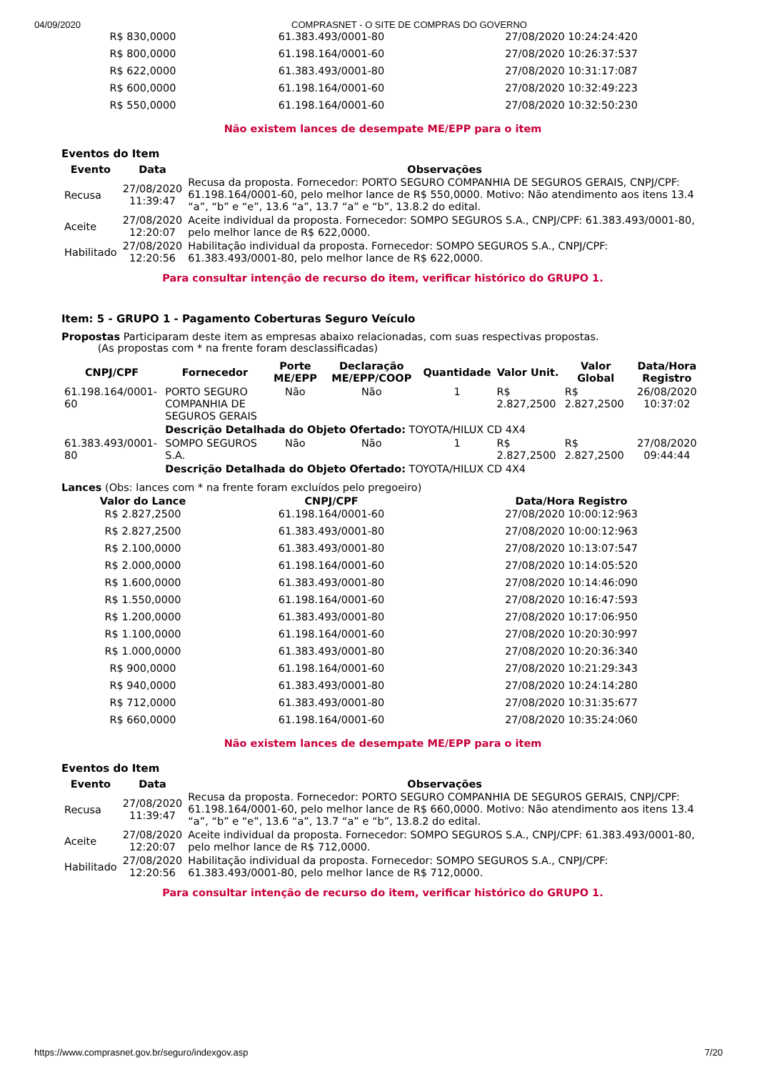04/09/2020 COMPRASNET - O SITE DE COMPRAS DO GOVERNO
| R$ 830,0000 | 61.383.493/0001-80 | 27/08/2020 10:24:24:420 |
| R$ 800,0000 | 61.198.164/0001-60 | 27/08/2020 10:26:37:537 |
| R$ 622,0000 | 61.383.493/0001-80 | 27/08/2020 10:31:17:087 |
| R$ 600,0000 | 61.198.164/0001-60 | 27/08/2020 10:32:49:223 |
| R$ 550,0000 | 61.198.164/0001-60 | 27/08/2020 10:32:50:230 |
Não existem lances de desempate ME/EPP para o item
Eventos do Item
| Evento | Data | Observações |
| --- | --- | --- |
| Recusa | 27/08/2020 11:39:47 | Recusa da proposta. Fornecedor: PORTO SEGURO COMPANHIA DE SEGUROS GERAIS, CNPJ/CPF: 61.198.164/0001-60, pelo melhor lance de R$ 550,0000. Motivo: Não atendimento aos itens 13.4 “a”, “b” e “e”, 13.6 “a”, 13.7 “a” e “b”, 13.8.2 do edital. |
| Aceite | 27/08/2020 12:20:07 | Aceite individual da proposta. Fornecedor: SOMPO SEGUROS S.A., CNPJ/CPF: 61.383.493/0001-80, pelo melhor lance de R$ 622,0000. |
| Habilitado | 27/08/2020 12:20:56 | Habilitação individual da proposta. Fornecedor: SOMPO SEGUROS S.A., CNPJ/CPF: 61.383.493/0001-80, pelo melhor lance de R$ 622,0000. |
Para consultar intenção de recurso do item, verificar histórico do GRUPO 1.
Item: 5 - GRUPO 1 - Pagamento Coberturas Seguro Veículo
Propostas Participaram deste item as empresas abaixo relacionadas, com suas respectivas propostas.
(As propostas com * na frente foram desclassificadas)
| CNPJ/CPF | Fornecedor | Porte ME/EPP | Declaração ME/EPP/COOP | Quantidade | Valor Unit. | Valor Global | Data/Hora Registro |
| --- | --- | --- | --- | --- | --- | --- | --- |
| 61.198.164/0001-60 | PORTO SEGURO COMPANHIA DE SEGUROS GERAIS | Não | Não | 1 | R$ 2.827,2500 | R$ 2.827,2500 | 26/08/2020 10:37:02 |
| | Descrição Detalhada do Objeto Ofertado: TOYOTA/HILUX CD 4X4 | | | | | | |
| 61.383.493/0001-80 | SOMPO SEGUROS S.A. | Não | Não | 1 | R$ 2.827,2500 | R$ 2.827,2500 | 27/08/2020 09:44:44 |
| | Descrição Detalhada do Objeto Ofertado: TOYOTA/HILUX CD 4X4 | | | | | | |
Lances (Obs: lances com * na frente foram excluídos pelo pregoeiro)
| Valor do Lance | CNPJ/CPF | Data/Hora Registro |
| --- | --- | --- |
| R$ 2.827,2500 | 61.198.164/0001-60 | 27/08/2020 10:00:12:963 |
| R$ 2.827,2500 | 61.383.493/0001-80 | 27/08/2020 10:00:12:963 |
| R$ 2.100,0000 | 61.383.493/0001-80 | 27/08/2020 10:13:07:547 |
| R$ 2.000,0000 | 61.198.164/0001-60 | 27/08/2020 10:14:05:520 |
| R$ 1.600,0000 | 61.383.493/0001-80 | 27/08/2020 10:14:46:090 |
| R$ 1.550,0000 | 61.198.164/0001-60 | 27/08/2020 10:16:47:593 |
| R$ 1.200,0000 | 61.383.493/0001-80 | 27/08/2020 10:17:06:950 |
| R$ 1.100,0000 | 61.198.164/0001-60 | 27/08/2020 10:20:30:997 |
| R$ 1.000,0000 | 61.383.493/0001-80 | 27/08/2020 10:20:36:340 |
| R$ 900,0000 | 61.198.164/0001-60 | 27/08/2020 10:21:29:343 |
| R$ 940,0000 | 61.383.493/0001-80 | 27/08/2020 10:24:14:280 |
| R$ 712,0000 | 61.383.493/0001-80 | 27/08/2020 10:31:35:677 |
| R$ 660,0000 | 61.198.164/0001-60 | 27/08/2020 10:35:24:060 |
Não existem lances de desempate ME/EPP para o item
Eventos do Item
| Evento | Data | Observações |
| --- | --- | --- |
| Recusa | 27/08/2020 11:39:47 | Recusa da proposta. Fornecedor: PORTO SEGURO COMPANHIA DE SEGUROS GERAIS, CNPJ/CPF: 61.198.164/0001-60, pelo melhor lance de R$ 660,0000. Motivo: Não atendimento aos itens 13.4 “a”, “b” e “e”, 13.6 “a”, 13.7 “a” e “b”, 13.8.2 do edital. |
| Aceite | 27/08/2020 12:20:07 | Aceite individual da proposta. Fornecedor: SOMPO SEGUROS S.A., CNPJ/CPF: 61.383.493/0001-80, pelo melhor lance de R$ 712,0000. |
| Habilitado | 27/08/2020 12:20:56 | Habilitação individual da proposta. Fornecedor: SOMPO SEGUROS S.A., CNPJ/CPF: 61.383.493/0001-80, pelo melhor lance de R$ 712,0000. |
Para consultar intenção de recurso do item, verificar histórico do GRUPO 1.
https://www.comprasnet.gov.br/seguro/indexgov.asp 7/20